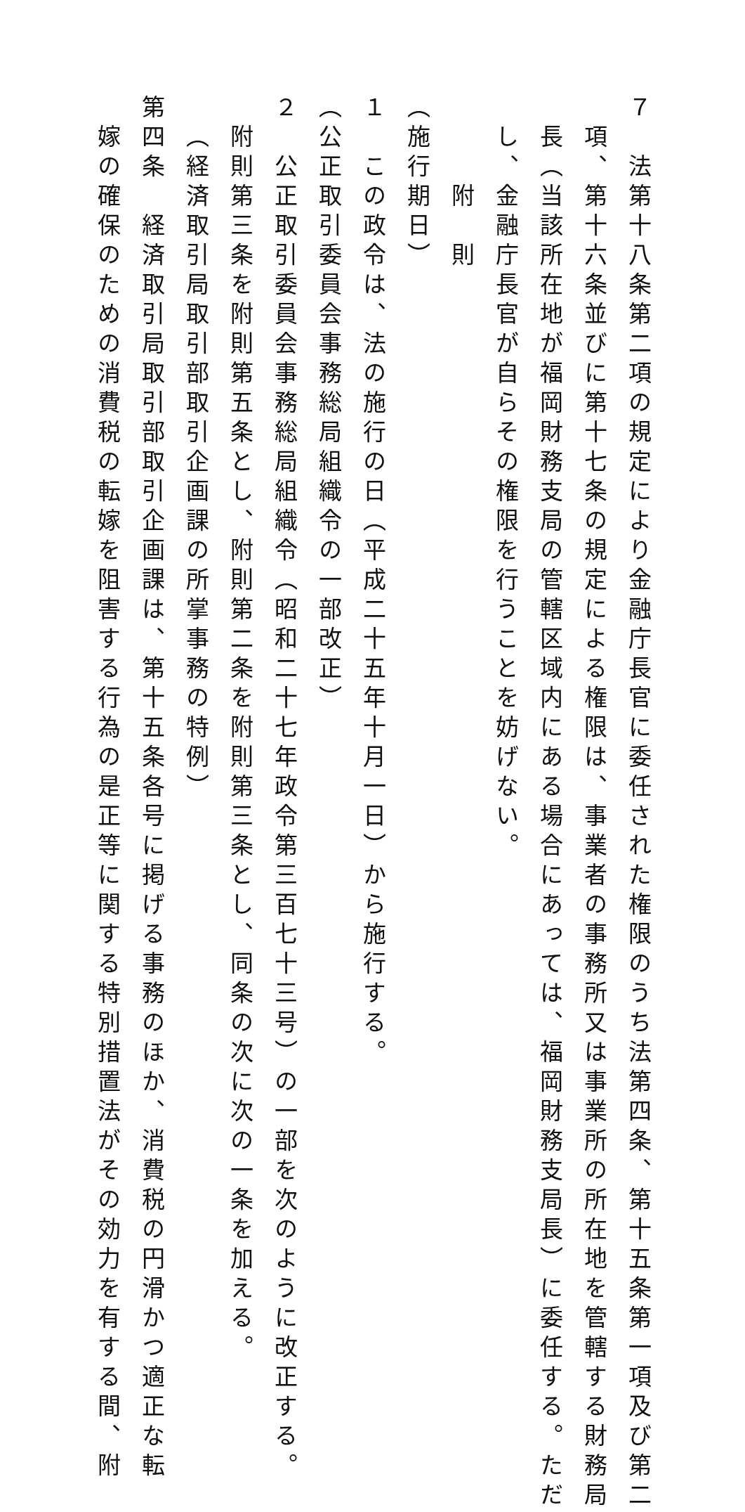７　法第十八条第二項の規定により金融庁長官に委任された権限のうち法第四条、第十五条第一項及び第二
項、第十六条並びに第十七条の規定による権限は、事業者の事務所又は事業所の所在地を管轄する財務局
長（当該所在地が福岡財務支局の管轄区域内にある場合にあっては、福岡財務支局長）に委任する。ただ
し、金融庁長官が自らその権限を行うことを妨げない。
　　　附　則
（施行期日）
１　この政令は、法の施行の日（平成二十五年十月一日）から施行する。
（公正取引委員会事務総局組織令の一部改正）
２　公正取引委員会事務総局組織令（昭和二十七年政令第三百七十三号）の一部を次のように改正する。
附則第三条を附則第五条とし、附則第二条を附則第三条とし、同条の次に次の一条を加える。
（経済取引局取引部取引企画課の所掌事務の特例）
第四条　経済取引局取引部取引企画課は、第十五条各号に掲げる事務のほか、消費税の円滑かつ適正な転
嫁の確保のための消費税の転嫁を阻害する行為の是正等に関する特別措置法がその効力を有する間、附